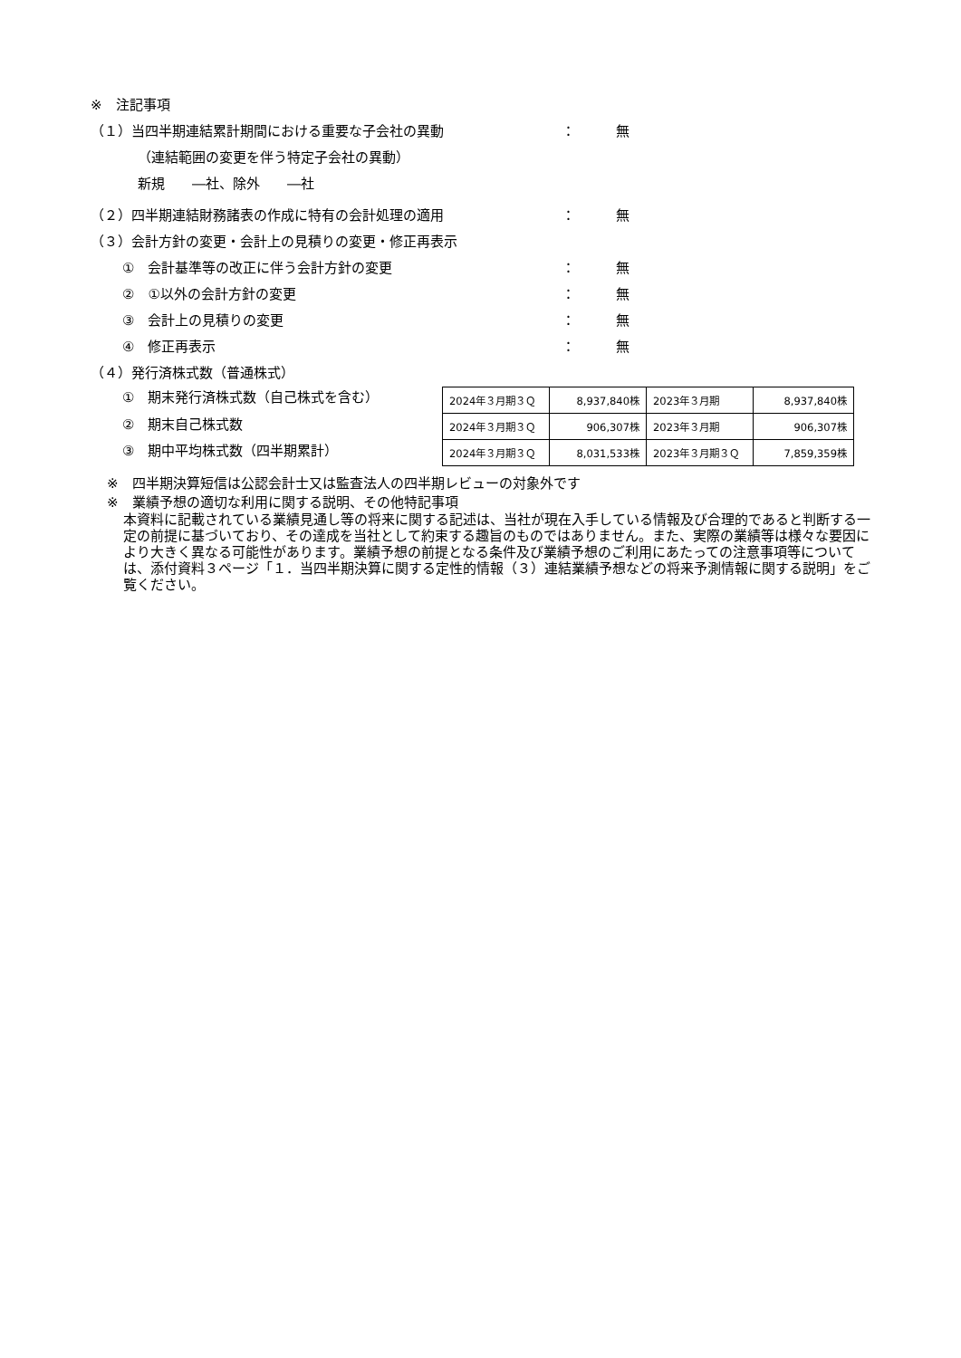※　注記事項
（１）当四半期連結累計期間における重要な子会社の異動 ： 無
（連結範囲の変更を伴う特定子会社の異動）
新規　　―社、除外　　―社
（２）四半期連結財務諸表の作成に特有の会計処理の適用 ： 無
（３）会計方針の変更・会計上の見積りの変更・修正再表示
①　会計基準等の改正に伴う会計方針の変更 ： 無
②　①以外の会計方針の変更 ： 無
③　会計上の見積りの変更 ： 無
④　修正再表示 ： 無
（４）発行済株式数（普通株式）
①　期末発行済株式数（自己株式を含む）
②　期末自己株式数
③　期中平均株式数（四半期累計）
| 2024年３月期３Ｑ | 8,937,840株 | 2023年３月期 | 8,937,840株 |
| 2024年３月期３Ｑ | 906,307株 | 2023年３月期 | 906,307株 |
| 2024年３月期３Ｑ | 8,031,533株 | 2023年３月期３Ｑ | 7,859,359株 |
※　四半期決算短信は公認会計士又は監査法人の四半期レビューの対象外です
※　業績予想の適切な利用に関する説明、その他特記事項
本資料に記載されている業績見通し等の将来に関する記述は、当社が現在入手している情報及び合理的であると判断する一定の前提に基づいており、その達成を当社として約束する趣旨のものではありません。また、実際の業績等は様々な要因により大きく異なる可能性があります。業績予想の前提となる条件及び業績予想のご利用にあたっての注意事項等については、添付資料３ページ「１．当四半期決算に関する定性的情報（３）連結業績予想などの将来予測情報に関する説明」をご覧ください。